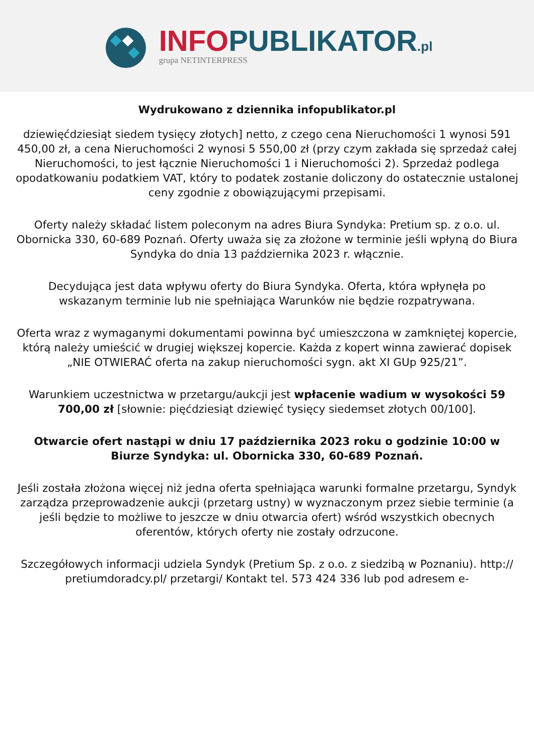INFOPUBLIKATOR.pl
grupa NETINTERPRESS
Wydrukowano z dziennika infopublikator.pl
dziewięćdziesiąt siedem tysięcy złotych] netto, z czego cena Nieruchomości 1 wynosi 591 450,00 zł, a cena Nieruchomości 2 wynosi 5 550,00 zł (przy czym zakłada się sprzedaż całej Nieruchomości, to jest łącznie Nieruchomości 1 i Nieruchomości 2). Sprzedaż podlega opodatkowaniu podatkiem VAT, który to podatek zostanie doliczony do ostatecznie ustalonej ceny zgodnie z obowiązującymi przepisami.
Oferty należy składać listem poleconym na adres Biura Syndyka: Pretium sp. z o.o. ul. Obornicka 330, 60-689 Poznań. Oferty uważa się za złożone w terminie jeśli wpłyną do Biura Syndyka do dnia 13 października 2023 r. włącznie.
Decydująca jest data wpływu oferty do Biura Syndyka. Oferta, która wpłynęła po wskazanym terminie lub nie spełniająca Warunków nie będzie rozpatrywana.
Oferta wraz z wymaganymi dokumentami powinna być umieszczona w zamkniętej kopercie, którą należy umieścić w drugiej większej kopercie. Każda z kopert winna zawierać dopisek „NIE OTWIERAĆ oferta na zakup nieruchomości sygn. akt XI GUp 925/21”.
Warunkiem uczestnictwa w przetargu/aukcji jest wpłacenie wadium w wysokości 59 700,00 zł [słownie: pięćdziesiąt dziewięć tysięcy siedemset złotych 00/100].
Otwarcie ofert nastąpi w dniu 17 października 2023 roku o godzinie 10:00 w Biurze Syndyka: ul. Obornicka 330, 60-689 Poznań.
Jeśli została złożona więcej niż jedna oferta spełniająca warunki formalne przetargu, Syndyk zarządza przeprowadzenie aukcji (przetarg ustny) w wyznaczonym przez siebie terminie (a jeśli będzie to możliwe to jeszcze w dniu otwarcia ofert) wśród wszystkich obecnych oferentów, których oferty nie zostały odrzucone.
Szczegółowych informacji udziela Syndyk (Pretium Sp. z o.o. z siedzibą w Poznaniu). http:// pretiumdoradcy.pl/ przetargi/ Kontakt tel. 573 424 336 lub pod adresem e-